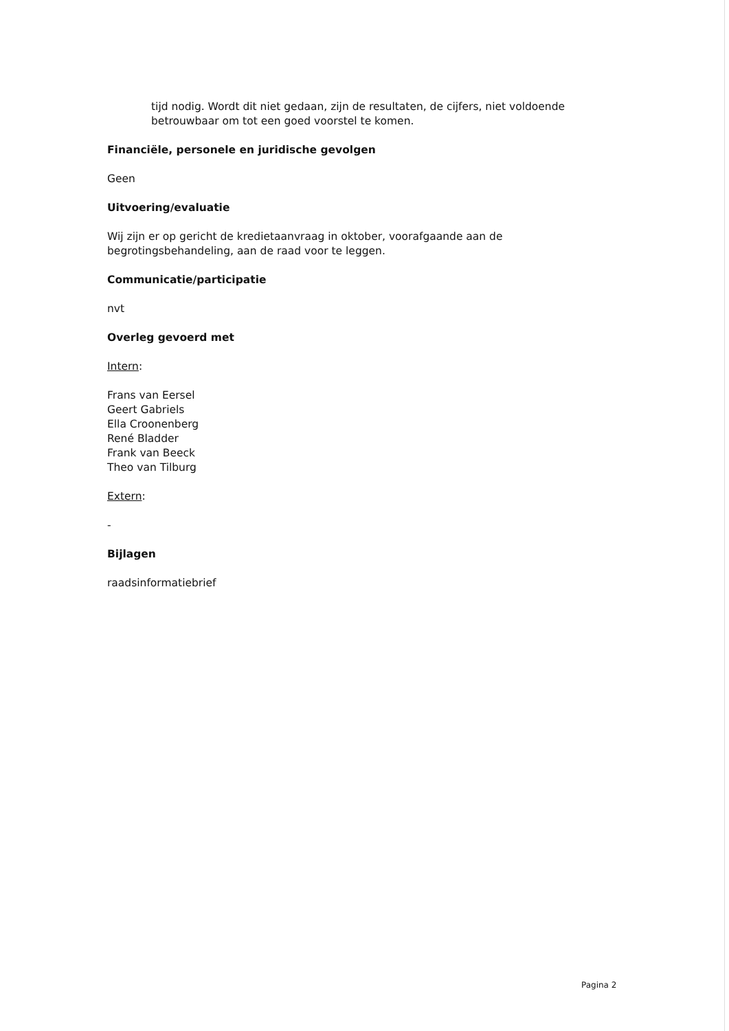tijd nodig. Wordt dit niet gedaan, zijn de resultaten, de cijfers, niet voldoende betrouwbaar om tot een goed voorstel te komen.
Financiële, personele en juridische gevolgen
Geen
Uitvoering/evaluatie
Wij zijn er op gericht de kredietaanvraag in oktober, voorafgaande aan de begrotingsbehandeling, aan de raad voor te leggen.
Communicatie/participatie
nvt
Overleg gevoerd met
Intern:
Frans van Eersel
Geert Gabriels
Ella Croonenberg
René Bladder
Frank van Beeck
Theo van Tilburg
Extern:
-
Bijlagen
raadsinformatiebrief
Pagina 2